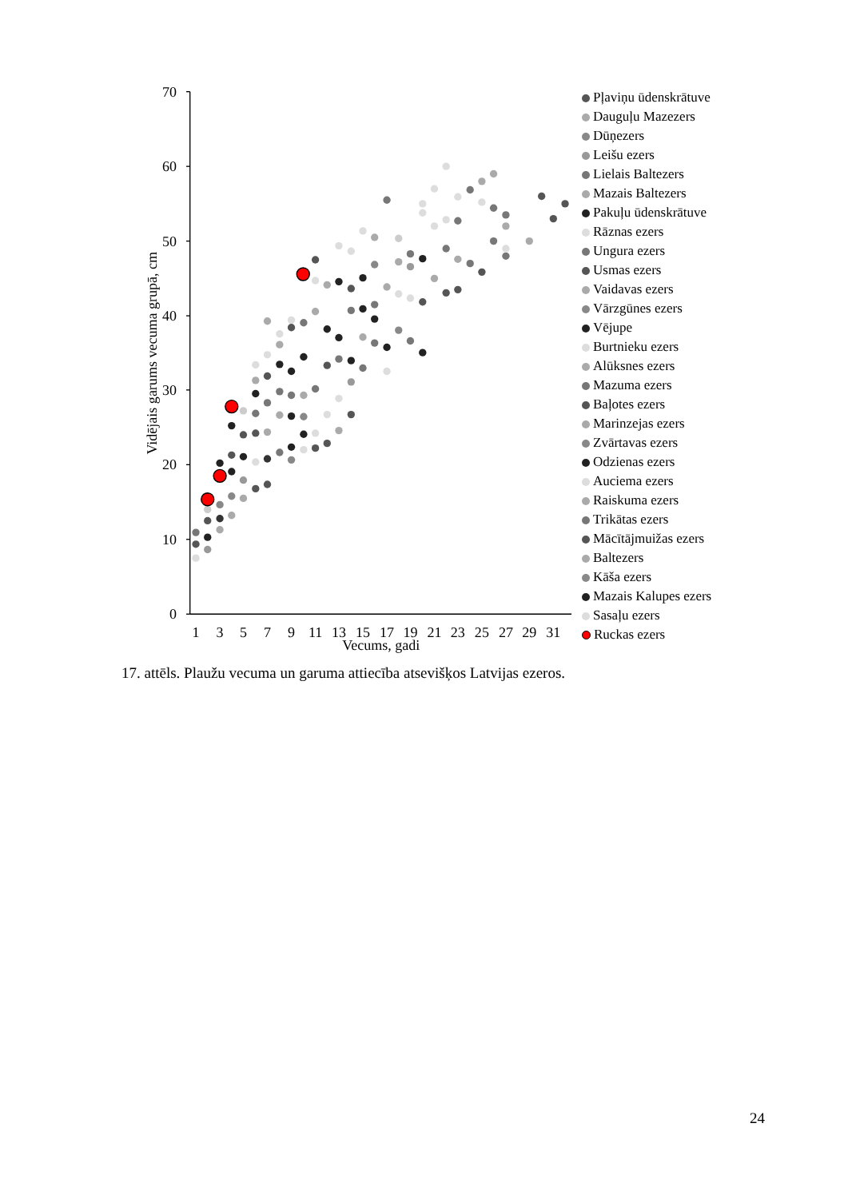70
60
50
40
30
20
10
0
1
3
5
7
9
11
13
15
17
19
21
23
25
27
29
31
Vecums, gadi
Vidējais garums vecuma grupā, cm
Pļaviņu ūdenskrātuve
Dauguļu Mazezers
Dūņezers
Leišu ezers
Lielais Baltezers
Mazais Baltezers
Pakuļu ūdenskrātuve
Rāznas ezers
Ungura ezers
Usmas ezers
Vaidavas ezers
Vārzgūnes ezers
Vējupe
Burtnieku ezers
Alūksnes ezers
Mazuma ezers
Baļotes ezers
Marinzejas ezers
Zvārtavas ezers
Odzienas ezers
Auciema ezers
Raiskuma ezers
Trikātas ezers
Mācītājmuižas ezers
Baltezers
Kāša ezers
Mazais Kalupes ezers
Sasaļu ezers
Ruckas ezers
17. attēls. Plaužu vecuma un garuma attiecība atsevišķos Latvijas ezeros.
24